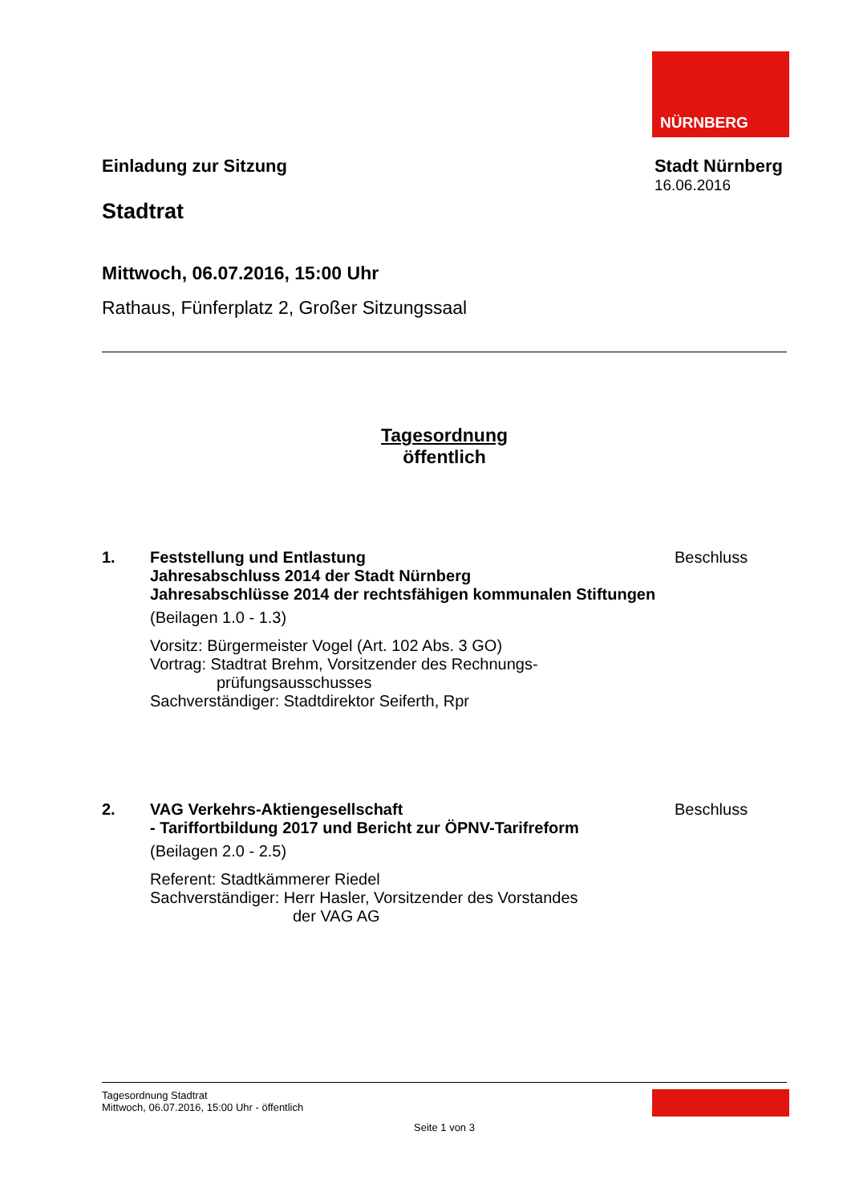NÜRNBERG
Einladung zur Sitzung
Stadtrat
Stadt Nürnberg
16.06.2016
Mittwoch, 06.07.2016, 15:00 Uhr
Rathaus, Fünferplatz 2, Großer Sitzungssaal
Tagesordnung
öffentlich
1. Feststellung und Entlastung
Jahresabschluss 2014 der Stadt Nürnberg
Jahresabschlüsse 2014 der rechtsfähigen kommunalen Stiftungen
(Beilagen 1.0 - 1.3)
Vorsitz: Bürgermeister Vogel (Art. 102 Abs. 3 GO)
Vortrag: Stadtrat Brehm, Vorsitzender des Rechnungs-
prüfungsausschusses
Sachverständiger: Stadtdirektor Seiferth, Rpr
Beschluss
2. VAG Verkehrs-Aktiengesellschaft
- Tariffortbildung 2017 und Bericht zur ÖPNV-Tarifreform
(Beilagen 2.0 - 2.5)
Referent: Stadtkämmerer Riedel
Sachverständiger: Herr Hasler, Vorsitzender des Vorstandes
der VAG AG
Beschluss
Tagesordnung Stadtrat
Mittwoch, 06.07.2016, 15:00 Uhr - öffentlich
Seite 1 von 3